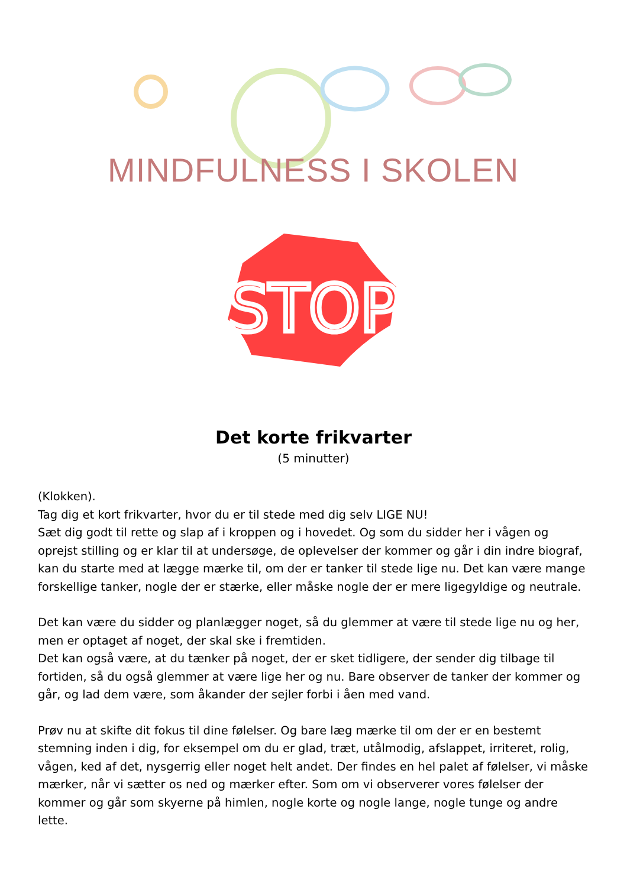MINDFULNESS I SKOLEN
STOP
Det korte frikvarter
(5 minutter)
(Klokken).
Tag dig et kort frikvarter, hvor du er til stede med dig selv LIGE NU!
Sæt dig godt til rette og slap af i kroppen og i hovedet. Og som du sidder her i vågen og oprejst stilling og er klar til at undersøge, de oplevelser der kommer og går i din indre biograf, kan du starte med at lægge mærke til, om der er tanker til stede lige nu. Det kan være mange forskellige tanker, nogle der er stærke, eller måske nogle der er mere ligegyldige og neutrale.
Det kan være du sidder og planlægger noget, så du glemmer at være til stede lige nu og her, men er optaget af noget, der skal ske i fremtiden.
Det kan også være, at du tænker på noget, der er sket tidligere, der sender dig tilbage til fortiden, så du også glemmer at være lige her og nu. Bare observer de tanker der kommer og går, og lad dem være, som åkander der sejler forbi i åen med vand.
Prøv nu at skifte dit fokus til dine følelser. Og bare læg mærke til om der er en bestemt stemning inden i dig, for eksempel om du er glad, træt, utålmodig, afslappet, irriteret, rolig, vågen, ked af det, nysgerrig eller noget helt andet. Der findes en hel palet af følelser, vi måske mærker, når vi sætter os ned og mærker efter. Som om vi observerer vores følelser der kommer og går som skyerne på himlen, nogle korte og nogle lange, nogle tunge og andre lette.